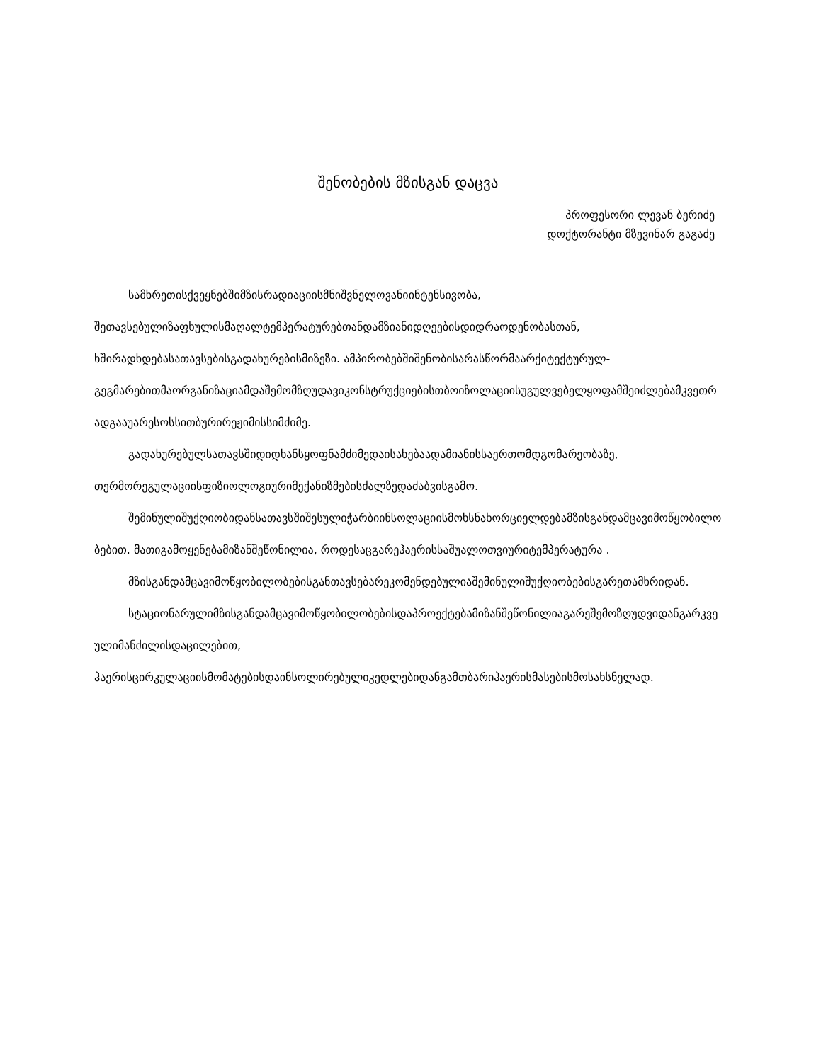შენობების მზისგან დაცვა
პროფესორი ლევან ბერიძე
დოქტორანტი მზევინარ გაგაძე
სამხრეთისქვეყნებშიმზისრადიაციისმნიშვნელოვანიინტენსივობა,
შეთავსებულიზაფხულისმაღალტემპერატურებთანდამზიანიდღეებისდიდრაოდენობასთან,
ხშირადხდებასათავსებისგადახურებისმიზეზი. ამპირობებშიშენობისარასწორმაარქიტექტურულ-
გეგმარებითმაორგანიზაციამდაშემომზღუდავიკონსტრუქციებისთბოიზოლაციისუგულვებელყოფამშეიძლებამკვეთრადგააუარესოსსითბურირეჟიმისსიმძიმე.
გადახურებულსათავსშიდიდხანსყოფნამძიმედაისახებაადამიანისსაერთომდგომარეობაზე,
თერმორეგულაციისფიზიოლოგიურიმექანიზმებისძალზედაძაბვისგამო.
შემინულიშუქღიობიდანსათავსშიშესულიჭარბიინსოლაციისმოხსნახორციელდებამზისგანდამცავიმოწყობილობებით. მათიგამოყენებამიზანშეწონილია, როდესაცგარეჰაერისსაშუალოთვიურიტემპერატურა .
მზისგანდამცავიმოწყობილობებისგანთავსებარეკომენდებულიაშემინულიშუქღიობებისგარეთამხრიდან.
სტაციონარულიმზისგანდამცავიმოწყობილობებისდაპროექტებამიზანშეწონილიაგარეშემოზღუდვიდანგარკვეულიმანძილისდაცილებით,
ჰაერისცირკულაციისმომატებისდაინსოლირებულიკედლებიდანგამთბარიჰაერისმასებისმოსახსნელად.